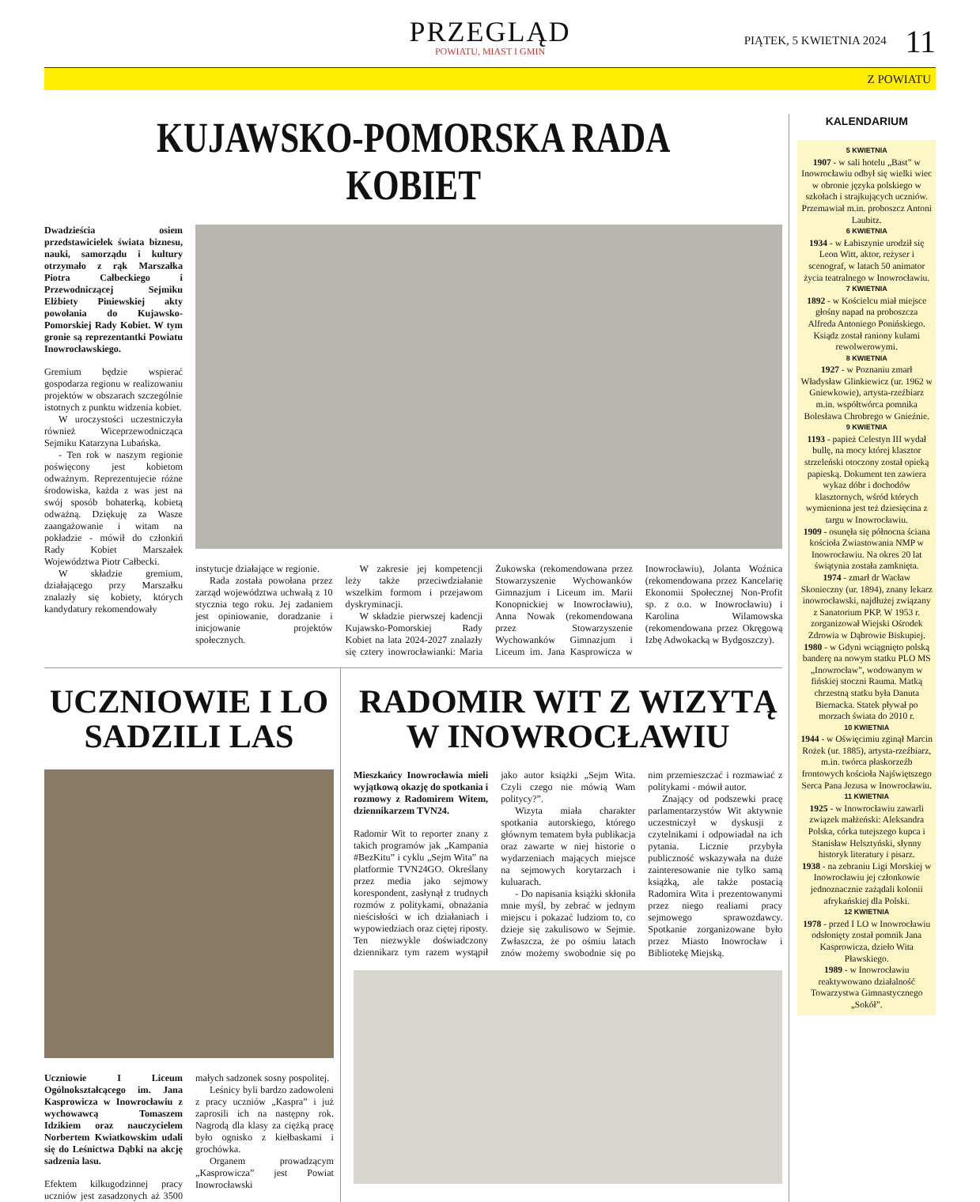PRZEGLĄD
POWIATU, MIAST I GMIN
PIĄTEK, 5 KWIETNIA 2024 11
Z POWIATU
KUJAWSKO-POMORSKA RADA KOBIET
Dwadzieścia osiem przedstawicielek świata biznesu, nauki, samorządu i kultury otrzymało z rąk Marszałka Piotra Całbeckiego i Przewodniczącej Sejmiku Elżbiety Piniewskiej akty powołania do Kujawsko-Pomorskiej Rady Kobiet. W tym gronie są reprezentantki Powiatu Inowrocławskiego.
Gremium będzie wspierać gospodarza regionu w realizowaniu projektów w obszarach szczególnie istotnych z punktu widzenia kobiet.
W uroczystości uczestniczyła również Wiceprzewodnicząca Sejmiku Katarzyna Lubańska.
- Ten rok w naszym regionie poświęcony jest kobietom odważnym. Reprezentujecie różne środowiska, każda z was jest na swój sposób bohaterką, kobietą odważną. Dziękuję za Wasze zaangażowanie i witam na pokładzie - mówił do członkiń Rady Kobiet Marszałek Województwa Piotr Całbecki.
W składzie gremium, działającego przy Marszałku znalazły się kobiety, których kandydatury rekomendowały
instytucje działające w regionie.
Rada została powołana przez zarząd województwa uchwałą z 10 stycznia tego roku. Jej zadaniem jest opiniowanie, doradzanie i inicjowanie projektów społecznych.
W zakresie jej kompetencji leży także przeciwdziałanie wszelkim formom i przejawom dyskryminacji.
W składzie pierwszej kadencji Kujawsko-Pomorskiej Rady Kobiet na lata 2024-2027 znalazły się cztery inowrocławianki: Maria Żukowska (rekomendowana przez Stowarzyszenie Wychowanków Gimnazjum i Liceum im. Marii Konopnickiej w Inowrocławiu), Anna Nowak (rekomendowana przez Stowarzyszenie Wychowanków Gimnazjum i Liceum im. Jana Kasprowicza w Inowrocławiu), Jolanta Woźnica (rekomendowana przez Kancelarię Ekonomii Społecznej Non-Profit sp. z o.o. w Inowrocławiu) i Karolina Wilamowska (rekomendowana przez Okręgową Izbę Adwokacką w Bydgoszczy).
UCZNIOWIE I LO
SADZILI LAS
Uczniowie I Liceum Ogólnokształcącego im. Jana Kasprowicza w Inowrocławiu z wychowawcą Tomaszem Idzikiem oraz nauczycielem Norbertem Kwiatkowskim udali się do Leśnictwa Dąbki na akcję sadzenia lasu.
Efektem kilkugodzinnej pracy uczniów jest zasadzonych aż 3500 małych sadzonek sosny pospolitej.
Leśnicy byli bardzo zadowoleni z pracy uczniów „Kaspra” i już zaprosili ich na następny rok. Nagrodą dla klasy za ciężką pracę było ognisko z kiełbaskami i grochówka.
Organem prowadzącym „Kasprowicza” jest Powiat Inowrocławski
RADOMIR WIT Z WIZYTĄ
W INOWROCŁAWIU
Mieszkańcy Inowrocławia mieli wyjątkową okazję do spotkania i rozmowy z Radomirem Witem, dziennikarzem TVN24.
Radomir Wit to reporter znany z takich programów jak „Kampania #BezKitu” i cyklu „Sejm Wita” na platformie TVN24GO. Określany przez media jako sejmowy korespondent, zasłynął z trudnych rozmów z politykami, obnażania nieścisłości w ich działaniach i wypowiedziach oraz ciętej riposty. Ten niezwykle doświadczony dziennikarz tym razem wystąpił jako autor książki „Sejm Wita. Czyli czego nie mówią Wam politycy?”.
Wizyta miała charakter spotkania autorskiego, którego głównym tematem była publikacja oraz zawarte w niej historie o wydarzeniach mających miejsce na sejmowych korytarzach i kuluarach.
- Do napisania książki skłoniła mnie myśl, by zebrać w jednym miejscu i pokazać ludziom to, co dzieje się zakulisowo w Sejmie. Zwłaszcza, że po ośmiu latach znów możemy swobodnie się po nim przemieszczać i rozmawiać z politykami - mówił autor.
Znający od podszewki pracę parlamentarzystów Wit aktywnie uczestniczył w dyskusji z czytelnikami i odpowiadał na ich pytania. Licznie przybyła publiczność wskazywała na duże zainteresowanie nie tylko samą książką, ale także postacią Radomira Wita i prezentowanymi przez niego realiami pracy sejmowego sprawozdawcy. Spotkanie zorganizowane było przez Miasto Inowrocław i Bibliotekę Miejską.
KALENDARIUM
5 KWIETNIA
1907 - w sali hotelu „Bast” w Inowrocławiu odbył się wielki wiec w obronie języka polskiego w szkołach i strajkujących uczniów. Przemawiał m.in. proboszcz Antoni Laubitz.
6 KWIETNIA
1934 - w Łabiszynie urodził się Leon Witt, aktor, reżyser i scenograf, w latach 50 animator życia teatralnego w Inowrocławiu.
7 KWIETNIA
1892 - w Kościelcu miał miejsce głośny napad na proboszcza Alfreda Antoniego Ponińskiego. Ksiądz został raniony kulami rewolwerowymi.
8 KWIETNIA
1927 - w Poznaniu zmarł Władysław Glinkiewicz (ur. 1962 w Gniewkowie), artysta-rzeźbiarz m.in. współtwórca pomnika Bolesława Chrobrego w Gnieźnie.
9 KWIETNIA
1193 - papież Celestyn III wydał bullę, na mocy której klasztor strzeleński otoczony został opieką papieską. Dokument ten zawiera wykaz dóbr i dochodów klasztornych, wśród których wymieniona jest też dziesięcina z targu w Inowrocławiu.
1909 - osunęła się północna ściana kościoła Zwiastowania NMP w Inowrocławiu. Na okres 20 lat świątynia została zamknięta.
1974 - zmarł dr Wacław Skonieczny (ur. 1894), znany lekarz inowrocławski, najdłużej związany z Sanatorium PKP. W 1953 r. zorganizował Wiejski Ośrodek Zdrowia w Dąbrowie Biskupiej.
1980 - w Gdyni wciągnięto polską banderę na nowym statku PLO MS „Inowrocław”, wodowanym w fińskiej stoczni Rauma. Matką chrzestną statku była Danuta Biernacka. Statek pływał po morzach świata do 2010 r.
10 KWIETNIA
1944 - w Oświęcimiu zginął Marcin Rożek (ur. 1885), artysta-rzeźbiarz, m.in. twórca płaskorzeźb frontowych kościoła Najświętszego Serca Pana Jezusa w Inowrocławiu.
11 KWIETNIA
1925 - w Inowrocławiu zawarli związek małżeński: Aleksandra Polska, córka tutejszego kupca i Stanisław Helsztyński, słynny historyk literatury i pisarz.
1938 - na zebraniu Ligi Morskiej w Inowrocławiu jej członkowie jednoznacznie zażądali kolonii afrykańskiej dla Polski.
12 KWIETNIA
1978 - przed I LO w Inowrocławiu odsłonięty został pomnik Jana Kasprowicza, dzieło Wita Pławskiego.
1989 - w Inowrocławiu reaktywowano działalność Towarzystwa Gimnastycznego „Sokół”.